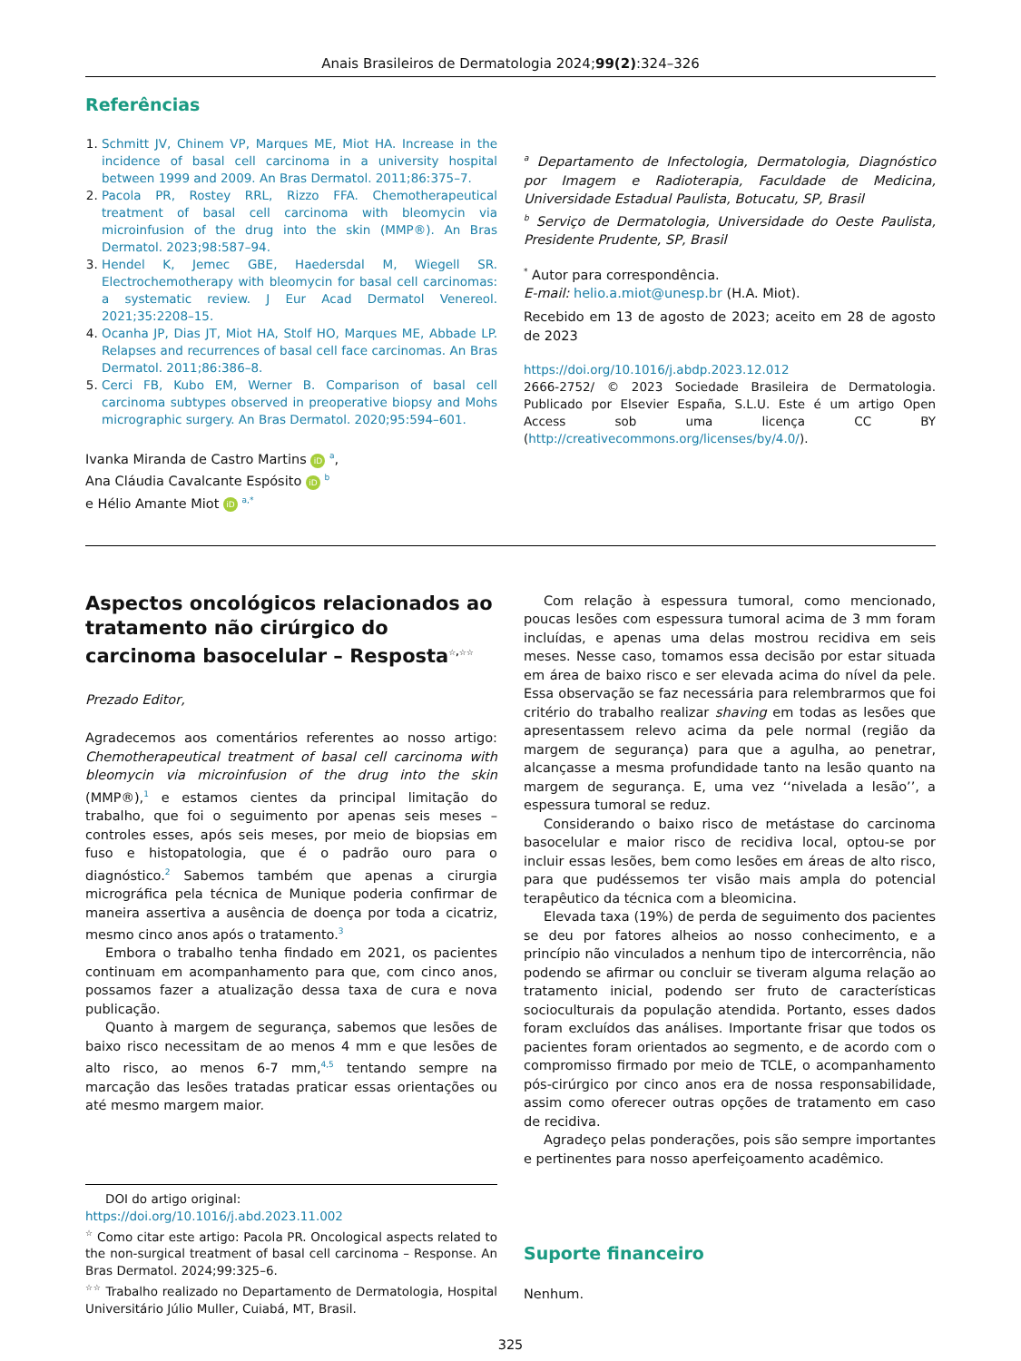Anais Brasileiros de Dermatologia 2024;99(2):324–326
Referências
Schmitt JV, Chinem VP, Marques ME, Miot HA. Increase in the incidence of basal cell carcinoma in a university hospital between 1999 and 2009. An Bras Dermatol. 2011;86:375–7.
Pacola PR, Rostey RRL, Rizzo FFA. Chemotherapeutical treatment of basal cell carcinoma with bleomycin via microinfusion of the drug into the skin (MMP®). An Bras Dermatol. 2023;98:587–94.
Hendel K, Jemec GBE, Haedersdal M, Wiegell SR. Electrochemotherapy with bleomycin for basal cell carcinomas: a systematic review. J Eur Acad Dermatol Venereol. 2021;35:2208–15.
Ocanha JP, Dias JT, Miot HA, Stolf HO, Marques ME, Abbade LP. Relapses and recurrences of basal cell face carcinomas. An Bras Dermatol. 2011;86:386–8.
Cerci FB, Kubo EM, Werner B. Comparison of basal cell carcinoma subtypes observed in preoperative biopsy and Mohs micrographic surgery. An Bras Dermatol. 2020;95:594–601.
Ivanka Miranda de Castro Martins iD <sup>a</sup>,
Ana Cláudia Cavalcante Espósito iD <sup>b</sup>
e Hélio Amante Miot iD <sup>a,*</sup>
<sup>a</sup> Departamento de Infectologia, Dermatologia, Diagnóstico por Imagem e Radioterapia, Faculdade de Medicina, Universidade Estadual Paulista, Botucatu, SP, Brasil
<sup>b</sup> Serviço de Dermatologia, Universidade do Oeste Paulista, Presidente Prudente, SP, Brasil
<sup>*</sup> Autor para correspondência.
E-mail: helio.a.miot@unesp.br (H.A. Miot).
Recebido em 13 de agosto de 2023; aceito em 28 de agosto de 2023
https://doi.org/10.1016/j.abdp.2023.12.012
2666-2752/ © 2023 Sociedade Brasileira de Dermatologia. Publicado por Elsevier España, S.L.U. Este é um artigo Open Access sob uma licença CC BY (http://creativecommons.org/licenses/by/4.0/).
Aspectos oncológicos relacionados ao tratamento não cirúrgico do carcinoma basocelular – Resposta<sup>☆,☆☆</sup>
Prezado Editor,
Agradecemos aos comentários referentes ao nosso artigo: Chemotherapeutical treatment of basal cell carcinoma with bleomycin via microinfusion of the drug into the skin (MMP®),<sup>1</sup> e estamos cientes da principal limitação do trabalho, que foi o seguimento por apenas seis meses –controles esses, após seis meses, por meio de biopsias em fuso e histopatologia, que é o padrão ouro para o diagnóstico.<sup>2</sup> Sabemos também que apenas a cirurgia micrográfica pela técnica de Munique poderia confirmar de maneira assertiva a ausência de doença por toda a cicatriz, mesmo cinco anos após o tratamento.<sup>3</sup>
Embora o trabalho tenha findado em 2021, os pacientes continuam em acompanhamento para que, com cinco anos, possamos fazer a atualização dessa taxa de cura e nova publicação.
Quanto à margem de segurança, sabemos que lesões de baixo risco necessitam de ao menos 4 mm e que lesões de alto risco, ao menos 6-7 mm,<sup>4,5</sup> tentando sempre na marcação das lesões tratadas praticar essas orientações ou até mesmo margem maior.
DOI do artigo original:
https://doi.org/10.1016/j.abd.2023.11.002
<sup>☆</sup> Como citar este artigo: Pacola PR. Oncological aspects related to the non-surgical treatment of basal cell carcinoma – Response. An Bras Dermatol. 2024;99:325–6.
<sup>☆☆</sup> Trabalho realizado no Departamento de Dermatologia, Hospital Universitário Júlio Muller, Cuiabá, MT, Brasil.
Com relação à espessura tumoral, como mencionado, poucas lesões com espessura tumoral acima de 3 mm foram incluídas, e apenas uma delas mostrou recidiva em seis meses. Nesse caso, tomamos essa decisão por estar situada em área de baixo risco e ser elevada acima do nível da pele. Essa observação se faz necessária para relembrarmos que foi critério do trabalho realizar shaving em todas as lesões que apresentassem relevo acima da pele normal (região da margem de segurança) para que a agulha, ao penetrar, alcançasse a mesma profundidade tanto na lesão quanto na margem de segurança. E, uma vez ‘‘nivelada a lesão’’, a espessura tumoral se reduz.
Considerando o baixo risco de metástase do carcinoma basocelular e maior risco de recidiva local, optou-se por incluir essas lesões, bem como lesões em áreas de alto risco, para que pudéssemos ter visão mais ampla do potencial terapêutico da técnica com a bleomicina.
Elevada taxa (19%) de perda de seguimento dos pacientes se deu por fatores alheios ao nosso conhecimento, e a princípio não vinculados a nenhum tipo de intercorrência, não podendo se afirmar ou concluir se tiveram alguma relação ao tratamento inicial, podendo ser fruto de características socioculturais da população atendida. Portanto, esses dados foram excluídos das análises. Importante frisar que todos os pacientes foram orientados ao segmento, e de acordo com o compromisso firmado por meio de TCLE, o acompanhamento pós-cirúrgico por cinco anos era de nossa responsabilidade, assim como oferecer outras opções de tratamento em caso de recidiva.
Agradeço pelas ponderações, pois são sempre importantes e pertinentes para nosso aperfeiçoamento acadêmico.
Suporte financeiro
Nenhum.
325